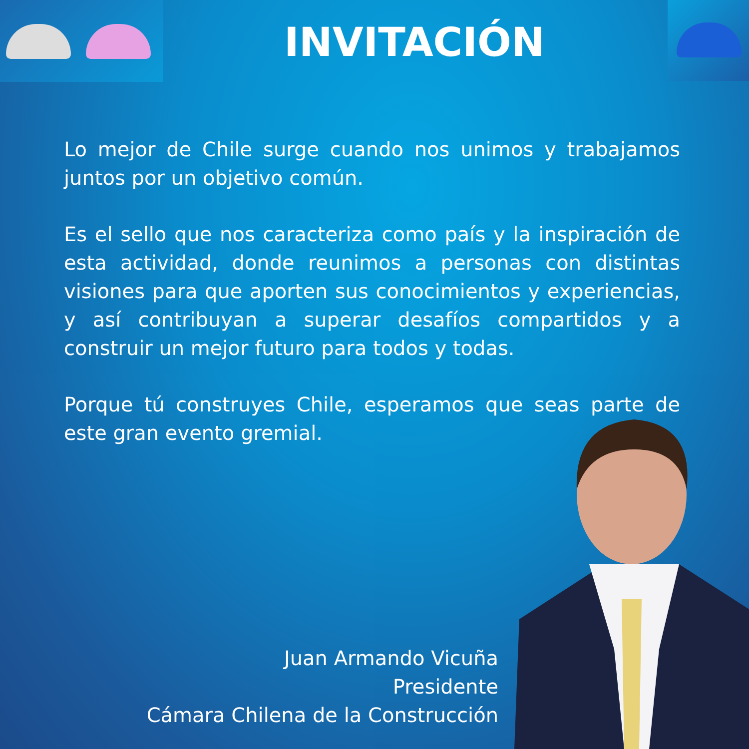INVITACIÓN
Lo mejor de Chile surge cuando nos unimos y trabajamos juntos por un objetivo común.
Es el sello que nos caracteriza como país y la inspiración de esta actividad, donde reunimos a personas con distintas visiones para que aporten sus conocimientos y experiencias, y así contribuyan a superar desafíos compartidos y a construir un mejor futuro para todos y todas.
Porque tú construyes Chile, esperamos que seas parte de este gran evento gremial.
Juan Armando Vicuña
Presidente
Cámara Chilena de la Construcción